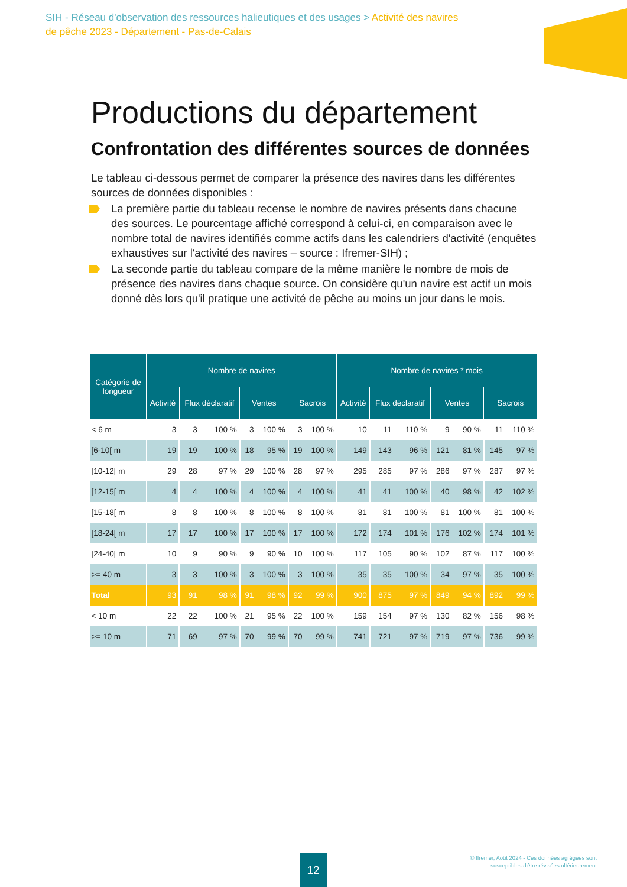SIH - Réseau d'observation des ressources halieutiques et des usages > Activité des navires de pêche 2023 - Département - Pas-de-Calais
Productions du département
Confrontation des différentes sources de données
Le tableau ci-dessous permet de comparer la présence des navires dans les différentes sources de données disponibles :
La première partie du tableau recense le nombre de navires présents dans chacune des sources. Le pourcentage affiché correspond à celui-ci, en comparaison avec le nombre total de navires identifiés comme actifs dans les calendriers d'activité (enquêtes exhaustives sur l'activité des navires – source : Ifremer-SIH) ;
La seconde partie du tableau compare de la même manière le nombre de mois de présence des navires dans chaque source. On considère qu'un navire est actif un mois donné dès lors qu'il pratique une activité de pêche au moins un jour dans le mois.
| Catégorie de longueur | Nombre de navires | | | | | | | Nombre de navires * mois | | | | | | |
| --- | --- | --- | --- | --- | --- | --- | --- | --- | --- | --- | --- | --- | --- | --- |
| | Activité | Flux déclaratif | | Ventes | | Sacrois | | Activité | Flux déclaratif | | Ventes | | Sacrois | |
| < 6 m | 3 | 3 | 100 % | 3 | 100 % | 3 | 100 % | 10 | 11 | 110 % | 9 | 90 % | 11 | 110 % |
| [6-10[ m | 19 | 19 | 100 % | 18 | 95 % | 19 | 100 % | 149 | 143 | 96 % | 121 | 81 % | 145 | 97 % |
| [10-12[ m | 29 | 28 | 97 % | 29 | 100 % | 28 | 97 % | 295 | 285 | 97 % | 286 | 97 % | 287 | 97 % |
| [12-15[ m | 4 | 4 | 100 % | 4 | 100 % | 4 | 100 % | 41 | 41 | 100 % | 40 | 98 % | 42 | 102 % |
| [15-18[ m | 8 | 8 | 100 % | 8 | 100 % | 8 | 100 % | 81 | 81 | 100 % | 81 | 100 % | 81 | 100 % |
| [18-24[ m | 17 | 17 | 100 % | 17 | 100 % | 17 | 100 % | 172 | 174 | 101 % | 176 | 102 % | 174 | 101 % |
| [24-40[ m | 10 | 9 | 90 % | 9 | 90 % | 10 | 100 % | 117 | 105 | 90 % | 102 | 87 % | 117 | 100 % |
| >= 40 m | 3 | 3 | 100 % | 3 | 100 % | 3 | 100 % | 35 | 35 | 100 % | 34 | 97 % | 35 | 100 % |
| Total | 93 | 91 | 98 % | 91 | 98 % | 92 | 99 % | 900 | 875 | 97 % | 849 | 94 % | 892 | 99 % |
| < 10 m | 22 | 22 | 100 % | 21 | 95 % | 22 | 100 % | 159 | 154 | 97 % | 130 | 82 % | 156 | 98 % |
| >= 10 m | 71 | 69 | 97 % | 70 | 99 % | 70 | 99 % | 741 | 721 | 97 % | 719 | 97 % | 736 | 99 % |
12
© Ifremer, Août 2024 - Ces données agrégées sont
susceptibles d'être révisées ultérieurement